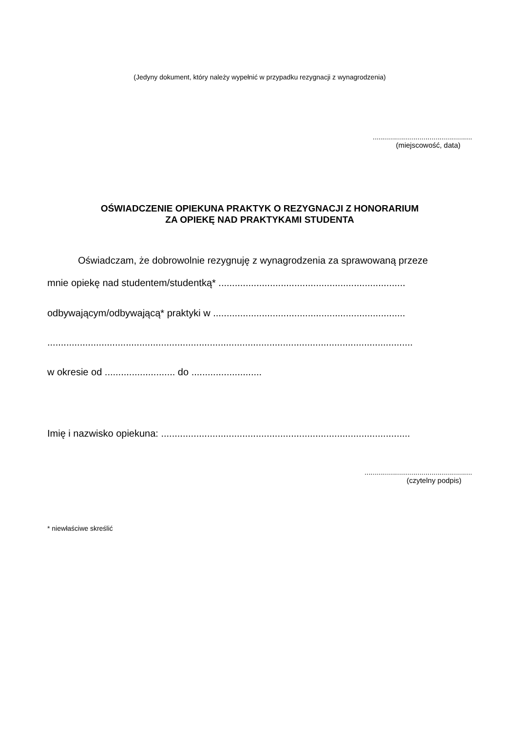(Jedyny dokument, który należy wypełnić w przypadku rezygnacji z wynagrodzenia)
.................................................
(miejscowość, data)
OŚWIADCZENIE OPIEKUNA PRAKTYK O REZYGNACJI Z HONORARIUM
ZA OPIEKĘ NAD PRAKTYKAMI STUDENTA
Oświadczam, że dobrowolnie rezygnuję z wynagrodzenia za sprawowaną przeze
mnie opiekę nad studentem/studentką* .....................................................................
odbywającym/odbywającą* praktyki w .......................................................................
.......................................................................................................................................
w okresie od .......................... do ..........................
Imię i nazwisko opiekuna: ............................................................................................
.....................................................
(czytelny podpis)
* niewłaściwe skreślić